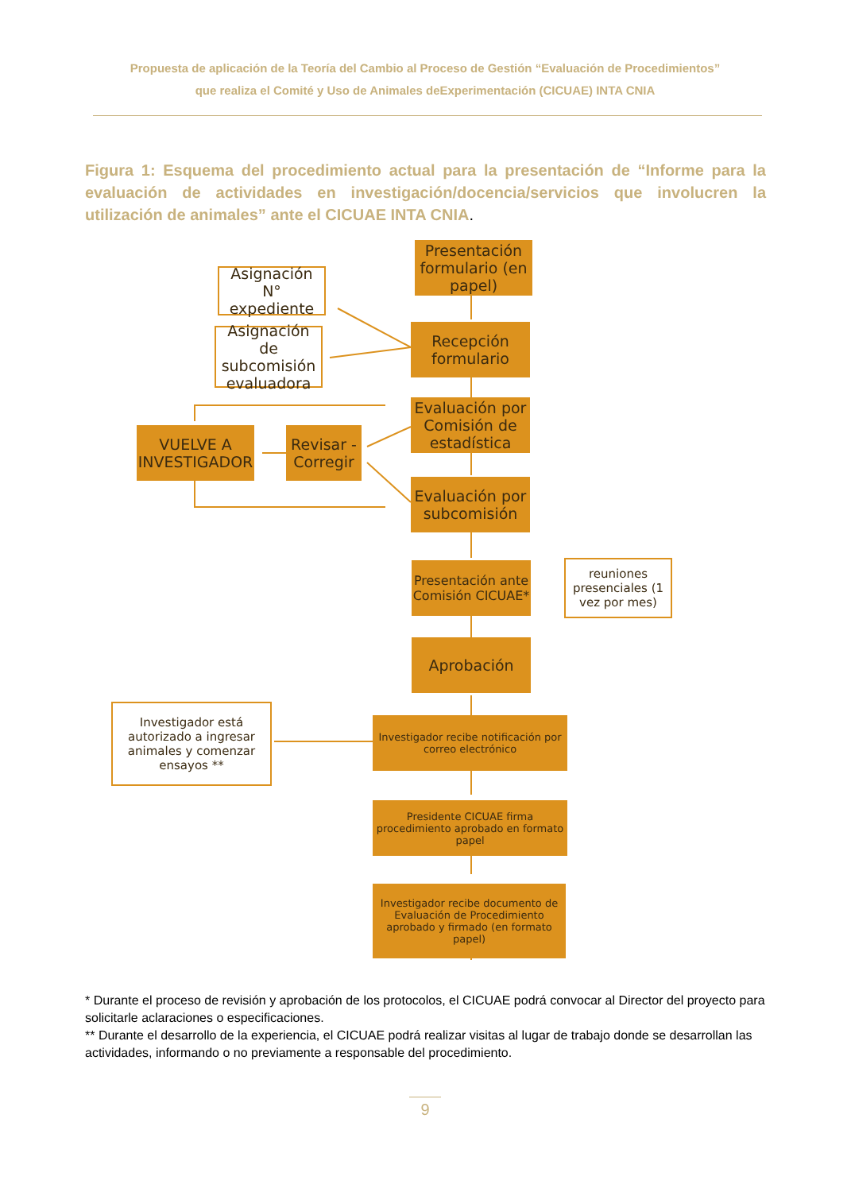Propuesta de aplicación de la Teoría del Cambio al Proceso de Gestión “Evaluación de Procedimientos”
que realiza el Comité y Uso de Animales deExperimentación (CICUAE) INTA CNIA
Figura 1: Esquema del procedimiento actual para la presentación de “Informe para la evaluación de actividades en investigación/docencia/servicios que involucren la utilización de animales” ante el CICUAE INTA CNIA.
Presentación formulario (en papel)
Asignación N° expediente
Asignación de subcomisión evaluadora
Recepción formulario
Evaluación por Comisión de estadística
VUELVE A INVESTIGADOR
Revisar - Corregir
Evaluación por subcomisión
Presentación ante Comisión CICUAE*
reuniones presenciales (1 vez por mes)
Aprobación
Investigador está autorizado a ingresar animales y comenzar ensayos **
Investigador recibe notificación por correo electrónico
Presidente CICUAE firma procedimiento aprobado en formato papel
Investigador recibe documento de Evaluación de Procedimiento aprobado y firmado (en formato papel)
* Durante el proceso de revisión y aprobación de los protocolos, el CICUAE podrá convocar al Director del proyecto para solicitarle aclaraciones o especificaciones.
** Durante el desarrollo de la experiencia, el CICUAE podrá realizar visitas al lugar de trabajo donde se desarrollan las actividades, informando o no previamente a responsable del procedimiento.
9